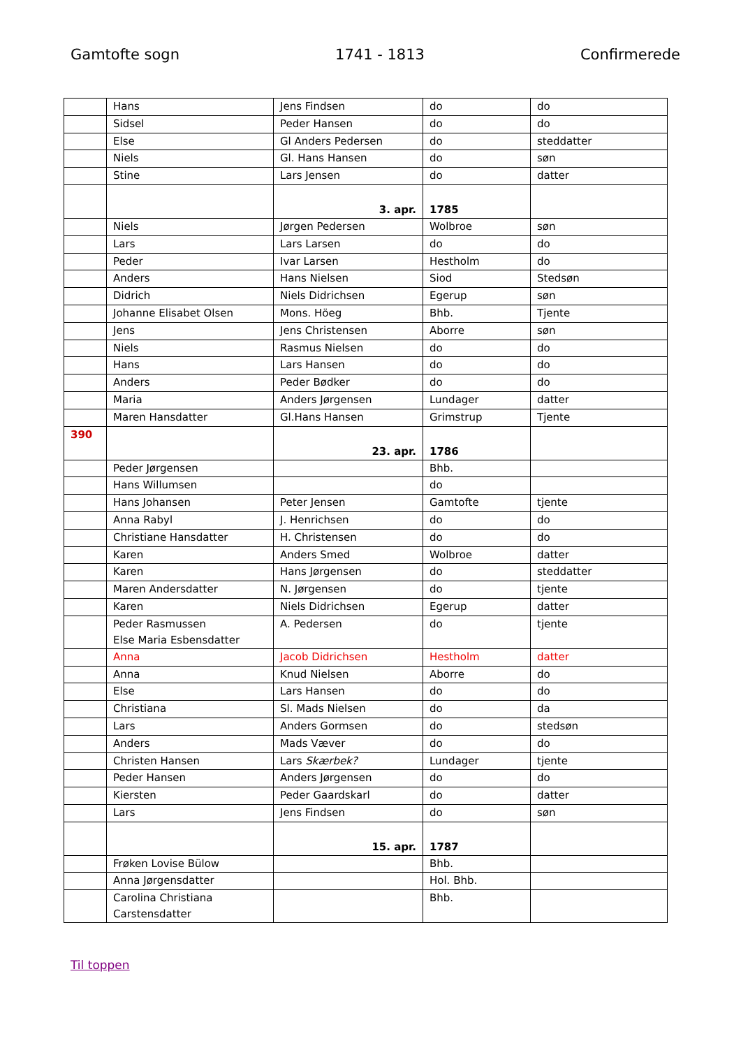Gamtofte sogn 1741 - 1813 Confirmerede
| | Hans | Jens Findsen | do | do |
| | Sidsel | Peder Hansen | do | do |
| | Else | Gl Anders Pedersen | do | steddatter |
| | Niels | Gl. Hans Hansen | do | søn |
| | Stine | Lars Jensen | do | datter |
| | | 3. apr. | 1785 | |
| | Niels | Jørgen Pedersen | Wolbroe | søn |
| | Lars | Lars Larsen | do | do |
| | Peder | Ivar Larsen | Hestholm | do |
| | Anders | Hans Nielsen | Siod | Stedsøn |
| | Didrich | Niels Didrichsen | Egerup | søn |
| | Johanne Elisabet Olsen | Mons. Höeg | Bhb. | Tjente |
| | Jens | Jens Christensen | Aborre | søn |
| | Niels | Rasmus Nielsen | do | do |
| | Hans | Lars Hansen | do | do |
| | Anders | Peder Bødker | do | do |
| | Maria | Anders Jørgensen | Lundager | datter |
| | Maren Hansdatter | Gl.Hans Hansen | Grimstrup | Tjente |
| 390 | | 23. apr. | 1786 | |
| | Peder Jørgensen | | Bhb. | |
| | Hans Willumsen | | do | |
| | Hans Johansen | Peter Jensen | Gamtofte | tjente |
| | Anna Rabyl | J. Henrichsen | do | do |
| | Christiane Hansdatter | H. Christensen | do | do |
| | Karen | Anders Smed | Wolbroe | datter |
| | Karen | Hans Jørgensen | do | steddatter |
| | Maren Andersdatter | N. Jørgensen | do | tjente |
| | Karen | Niels Didrichsen | Egerup | datter |
| | Peder Rasmussen Else Maria Esbensdatter | A. Pedersen | do | tjente |
| | Anna | Jacob Didrichsen | Hestholm | datter |
| | Anna | Knud Nielsen | Aborre | do |
| | Else | Lars Hansen | do | do |
| | Christiana | Sl. Mads Nielsen | do | da |
| | Lars | Anders Gormsen | do | stedsøn |
| | Anders | Mads Væver | do | do |
| | Christen Hansen | Lars Skærbek? | Lundager | tjente |
| | Peder Hansen | Anders Jørgensen | do | do |
| | Kiersten | Peder Gaardskarl | do | datter |
| | Lars | Jens Findsen | do | søn |
| | | 15. apr. | 1787 | |
| | Frøken Lovise Bülow | | Bhb. | |
| | Anna Jørgensdatter | | Hol. Bhb. | |
| | Carolina Christiana Carstensdatter | | Bhb. | |
Til toppen